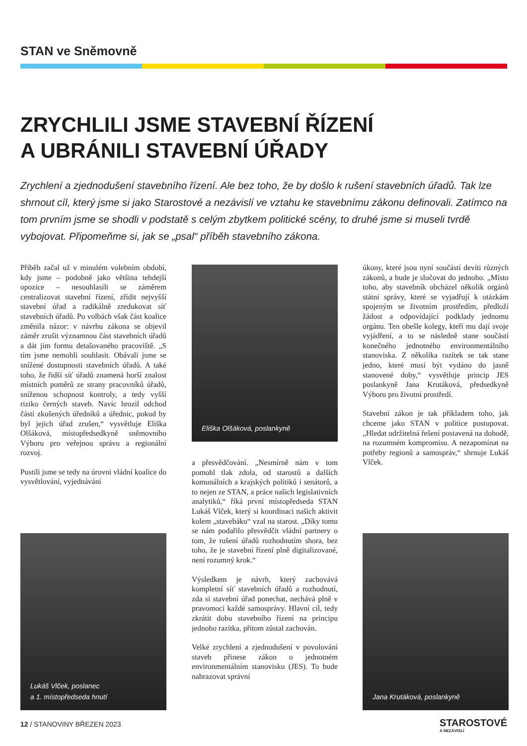STAN ve Sněmovně
ZRYCHLILI JSME STAVEBNÍ ŘÍZENÍ
A UBRÁNILI STAVEBNÍ ÚŘADY
Zrychlení a zjednodušení stavebního řízení. Ale bez toho, že by došlo k rušení stavebních úřadů. Tak lze shrnout cíl, který jsme si jako Starostové a nezávislí ve vztahu ke stavebnímu zákonu definovali. Zatímco na tom prvním jsme se shodli v podstatě s celým zbytkem politické scény, to druhé jsme si museli tvrdě vybojovat. Připomeňme si, jak se „psal“ příběh stavebního zákona.
Příběh začal už v minulém volebním období, kdy jsme – podobně jako většina tehdejší opozice – nesouhlasili se záměrem centralizovat stavební řízení, zřídit nejvyšší stavební úřad a radikálně zredukovat síť stavebních úřadů. Po volbách však část koalice změnila názor: v návrhu zákona se objevil záměr zrušit významnou část stavebních úřadů a dát jim formu detašovaného pracoviště. „S tím jsme nemohli souhlasit. Obávali jsme se snížené dostupnosti stavebních úřadů. A také toho, že řidší síť úřadů znamená horší znalost místních poměrů ze strany pracovníků úřadů, sníženou schopnost kontroly, a tedy vyšší riziko černých staveb. Navíc hrozil odchod části zkušených úředníků a úřednic, pokud by byl jejich úřad zrušen,“ vysvětluje Eliška Olšáková, místopředsedkyně sněmovního Výboru pro veřejnou správu a regionální rozvoj.
Pustili jsme se tedy na úrovni vládní koalice do vysvětlování, vyjednávání
Lukáš Vlček, poslanec
a 1. místopředseda hnutí
Eliška Olšáková, poslankyně
a přesvědčování. „Nesmírně nám v tom pomohl tlak zdola, od starostů a dalších komunálních a krajských politiků i senátorů, a to nejen ze STAN, a práce našich legislativních analytiků,“ říká první místopředseda STAN Lukáš Vlček, který si koordinaci našich aktivit kolem „stavebáku“ vzal na starost. „Díky tomu se nám podařilo přesvědčit vládní partnery o tom, že rušení úřadů rozhodnutím shora, bez toho, že je stavební řízení plně digitalizované, není rozumný krok.“
Výsledkem je návrh, který zachovává kompletní síť stavebních úřadů a rozhodnutí, zda si stavební úřad ponechat, nechává plně v pravomoci každé samosprávy. Hlavní cíl, tedy zkrátit dobu stavebního řízení na principu jednoho razítka, přitom zůstal zachován.
Velké zrychlení a zjednodušení v povolování staveb přinese zákon o jednotném environmentálním stanovisku (JES). To bude nahrazovat správní
úkony, které jsou nyní součástí devíti různých zákonů, a bude je slučovat do jednoho. „Místo toho, aby stavebník obcházel několik orgánů státní správy, které se vyjadřují k otázkám spojeným se životním prostředím, předloží žádost a odpovídající podklady jednomu orgánu. Ten obešle kolegy, kteří mu dají svoje vyjádření, a to se následně stane součástí konečného jednotného environmentálního stanoviska. Z několika razítek se tak stane jedno, které musí být vydáno do jasně stanovené doby,“ vysvětluje princip JES poslankyně Jana Krutáková, předsedkyně Výboru pro životní prostředí.
Stavební zákon je tak příkladem toho, jak chceme jako STAN v politice postupovat. „Hledat udržitelná řešení postavená na dohodě, na rozumném kompromisu. A nezapomínat na potřeby regionů a samospráv,“ shrnuje Lukáš Vlček.
Jana Krutáková, poslankyně
12 / STANOVINY BŘEZEN 2023 STAROSTOVÉ
A NEZÁVISLÍ